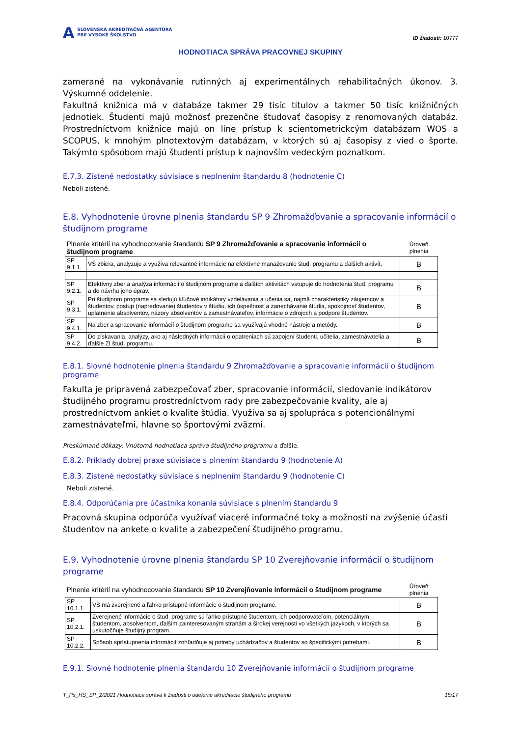A SLOVENSKÁ AKREDITAČNÁ AGENTÚRA
PRE VYSOKÉ ŠKOLSTVO
ID žiadosti: 10777
HODNOTIACA SPRÁVA PRACOVNEJ SKUPINY
zamerané na vykonávanie rutinných aj experimentálnych rehabilitačných úkonov. 3. Výskumné oddelenie.
Fakultná knižnica má v databáze takmer 29 tisíc titulov a takmer 50 tisíc knižničných jednotiek. Študenti majú možnosť prezenčne študovať časopisy z renomovaných databáz. Prostredníctvom knižnice majú on line prístup k scientometrickcým databázam WOS a SCOPUS, k mnohým plnotextovým databázam, v ktorých sú aj časopisy z vied o športe. Takýmto spôsobom majú študenti prístup k najnovším vedeckým poznatkom.
E.7.3. Zistené nedostatky súvisiace s neplnením štandardu 8 (hodnotenie C)
Neboli zistené.
E.8. Vyhodnotenie úrovne plnenia štandardu SP 9 Zhromažďovanie a spracovanie informácií o študijnom programe
| Plnenie kritérií na vyhodnocovanie štandardu SP 9 Zhromažďovanie a spracovanie informácií o študijnom programe | | Úroveň plnenia |
| SP 9.1.1. | VŠ zbiera, analyzuje a využíva relevantné informácie na efektívne manažovanie štud. programu a ďalších aktivít. | B |
| SP 9.2.1. | Efektívny zber a analýza informácií o študijnom programe a ďalších aktivitách vstupuje do hodnotenia štud. programu a do návrhu jeho úprav. | B |
| SP 9.3.1. | Pri študijnom programe sa sledujú kľúčové indikátory vzdelávania a učenia sa, najmä charakteristiky záujemcov a študentov, postup (napredovanie) študentov v štúdiu, ich úspešnosť a zanechávanie štúdia, spokojnosť študentov, uplatnenie absolventov, názory absolventov a zamestnávateľov, informácie o zdrojoch a podpore študentov. | B |
| SP 9.4.1. | Na zber a spracovanie informácií o študijnom programe sa využívajú vhodné nástroje a metódy. | B |
| SP 9.4.2. | Do získavania, analýzy, ako aj následných informácií o opatreniach sú zapojení študenti, učitelia, zamestnávatelia a ďalšie ZI štud. programu. | B |
E.8.1. Slovné hodnotenie plnenia štandardu 9 Zhromažďovanie a spracovanie informácií o študijnom programe
Fakulta je pripravená zabezpečovať zber, spracovanie informácií, sledovanie indikátorov študijného programu prostredníctvom rady pre zabezpečovanie kvality, ale aj prostredníctvom ankiet o kvalite štúdia. Využíva sa aj spolupráca s potencionálnymi zamestnávateľmi, hlavne so športovými zväzmi.
Preskúmané dôkazy: Vnútorná hodnotiaca správa študijného programu a ďalšie.
E.8.2. Príklady dobrej praxe súvisiace s plnením štandardu 9 (hodnotenie A)
E.8.3. Zistené nedostatky súvisiace s neplnením štandardu 9 (hodnotenie C)
Neboli zistené.
E.8.4. Odporúčania pre účastníka konania súvisiace s plnením štandardu 9
Pracovná skupina odporúča využívať viaceré informačné toky a možnosti na zvýšenie účasti študentov na ankete o kvalite a zabezpečení študijného programu.
E.9. Vyhodnotenie úrovne plnenia štandardu SP 10 Zverejňovanie informácií o študijnom programe
| Plnenie kritérií na vyhodnocovanie štandardu SP 10 Zverejňovanie informácií o študijnom programe | | Úroveň plnenia |
| SP 10.1.1. | VŠ má zverejnené a ľahko prístupné informácie o študijnom programe. | B |
| SP 10.2.1. | Zverejnené informácie o štud. programe sú ľahko prístupné študentom, ich podporovateľom, potenciálnym študentom, absolventom, ďalším zainteresovaným stranám a širokej verejnosti vo všetkých jazykoch, v ktorých sa uskutočňuje študijný program. | B |
| SP 10.2.2. | Spôsob sprístupnenia informácií zohľadňuje aj potreby uchádzačov a študentov so špecifickými potrebami. | B |
E.9.1. Slovné hodnotenie plnenia štandardu 10 Zverejňovanie informácií o študijnom programe
T_Ps_HS_SP_2/2021 Hodnotiaca správa k žiadosti o udelenie akreditácie študijného programu 15/17